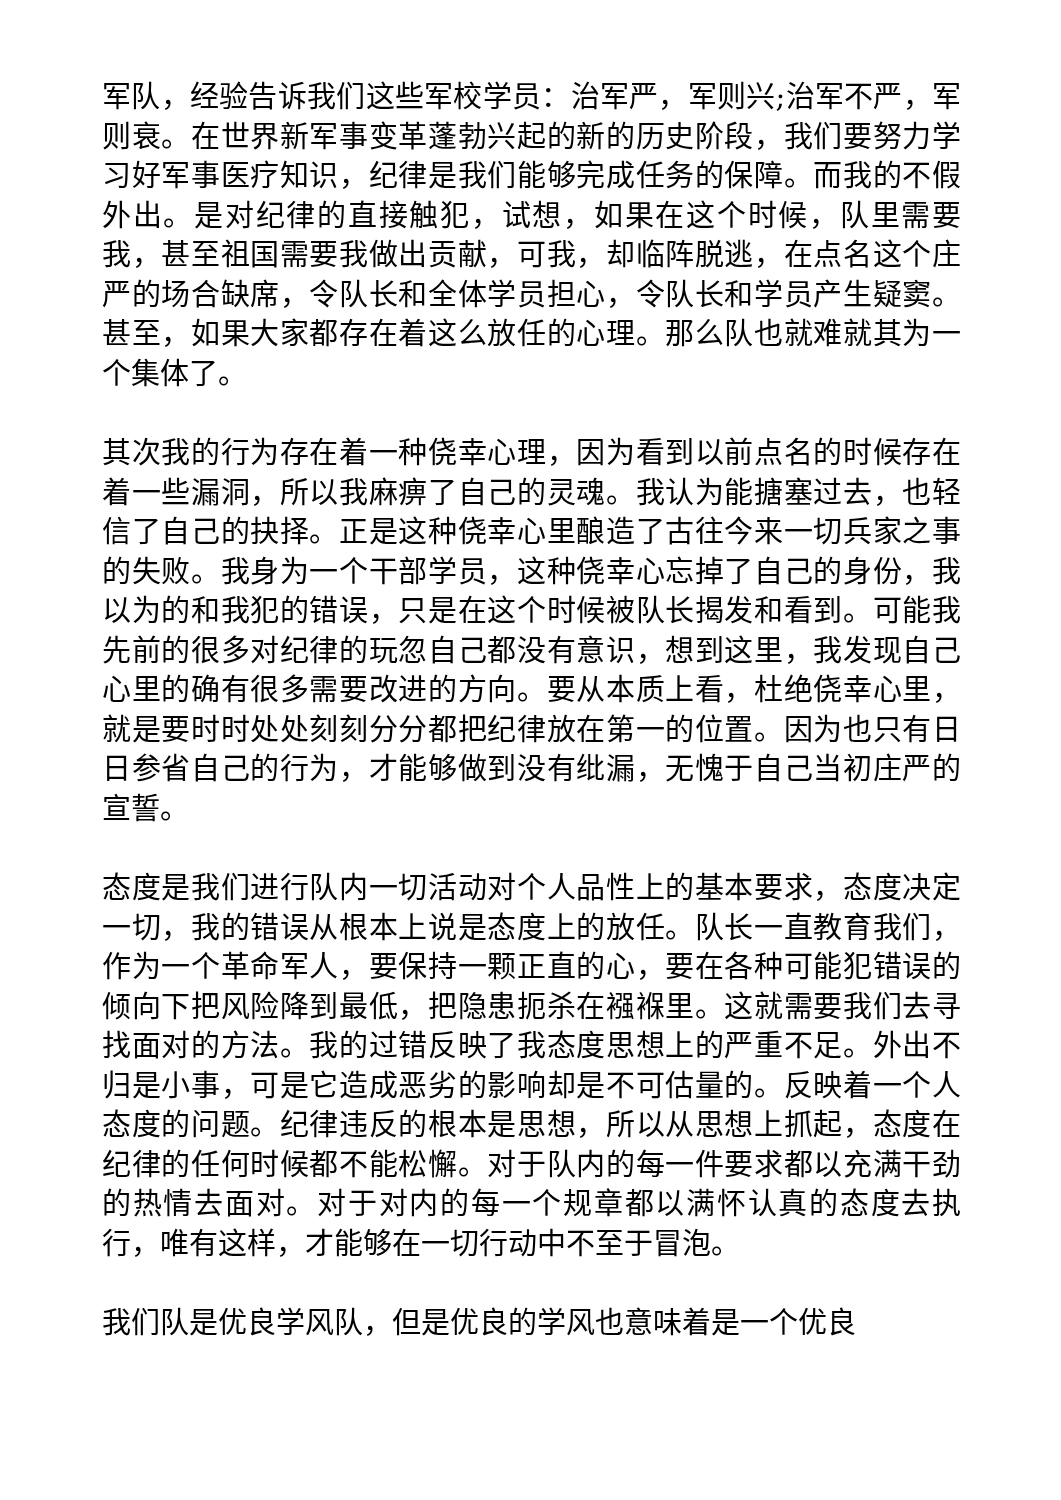军队，经验告诉我们这些军校学员：治军严，军则兴;治军不严，军则衰。在世界新军事变革蓬勃兴起的新的历史阶段，我们要努力学习好军事医疗知识，纪律是我们能够完成任务的保障。而我的不假外出。是对纪律的直接触犯，试想，如果在这个时候，队里需要我，甚至祖国需要我做出贡献，可我，却临阵脱逃，在点名这个庄严的场合缺席，令队长和全体学员担心，令队长和学员产生疑窦。甚至，如果大家都存在着这么放任的心理。那么队也就难就其为一个集体了。
其次我的行为存在着一种侥幸心理，因为看到以前点名的时候存在着一些漏洞，所以我麻痹了自己的灵魂。我认为能搪塞过去，也轻信了自己的抉择。正是这种侥幸心里酿造了古往今来一切兵家之事的失败。我身为一个干部学员，这种侥幸心忘掉了自己的身份，我以为的和我犯的错误，只是在这个时候被队长揭发和看到。可能我先前的很多对纪律的玩忽自己都没有意识，想到这里，我发现自己心里的确有很多需要改进的方向。要从本质上看，杜绝侥幸心里，就是要时时处处刻刻分分都把纪律放在第一的位置。因为也只有日日参省自己的行为，才能够做到没有纰漏，无愧于自己当初庄严的宣誓。
态度是我们进行队内一切活动对个人品性上的基本要求，态度决定一切，我的错误从根本上说是态度上的放任。队长一直教育我们，作为一个革命军人，要保持一颗正直的心，要在各种可能犯错误的倾向下把风险降到最低，把隐患扼杀在襁褓里。这就需要我们去寻找面对的方法。我的过错反映了我态度思想上的严重不足。外出不归是小事，可是它造成恶劣的影响却是不可估量的。反映着一个人态度的问题。纪律违反的根本是思想，所以从思想上抓起，态度在纪律的任何时候都不能松懈。对于队内的每一件要求都以充满干劲的热情去面对。对于对内的每一个规章都以满怀认真的态度去执行，唯有这样，才能够在一切行动中不至于冒泡。
我们队是优良学风队，但是优良的学风也意味着是一个优良